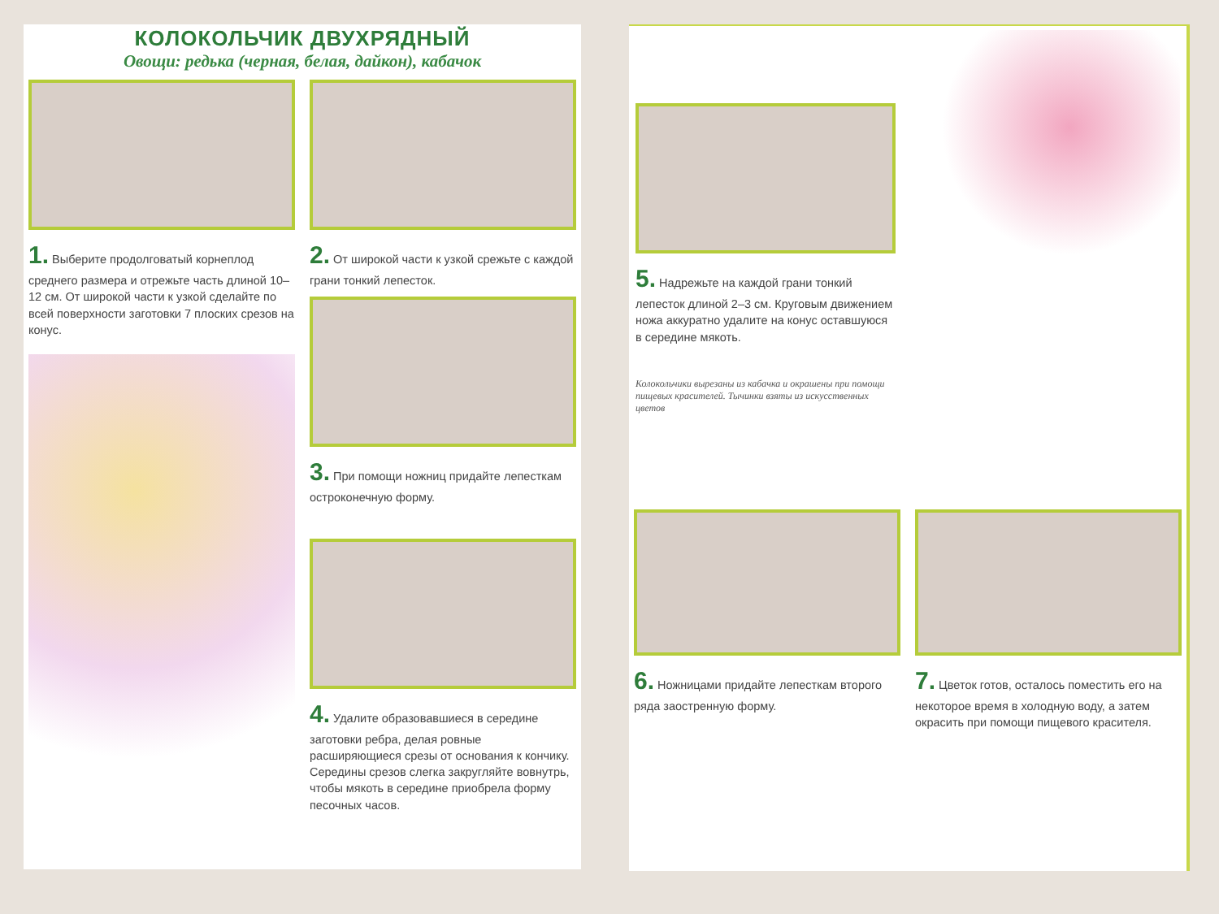КОЛОКОЛЬЧИК ДВУХРЯДНЫЙ
Овощи: редька (черная, белая, дайкон), кабачок
1. Выберите продолговатый корнеплод среднего размера и отрежьте часть длиной 10–12 см. От широкой части к узкой сделайте по всей поверхности заготовки 7 плоских срезов на конус.
2. От широкой части к узкой срежьте с каждой грани тонкий лепесток.
3. При помощи ножниц придайте лепесткам остроконечную форму.
4. Удалите образовавшиеся в середине заготовки ребра, делая ровные расширяющиеся срезы от основания к кончику. Середины срезов слегка закругляйте вовнутрь, чтобы мякоть в середине приобрела форму песочных часов.
5. Надрежьте на каждой грани тонкий лепесток длиной 2–3 см. Круговым движением ножа аккуратно удалите на конус оставшуюся в середине мякоть.
Колокольчики вырезаны из кабачка и окрашены при помощи пищевых красителей. Тычинки взяты из искусственных цветов
6. Ножницами придайте лепесткам второго ряда заостренную форму.
7. Цветок готов, осталось поместить его на некоторое время в холодную воду, а затем окрасить при помощи пищевого красителя.